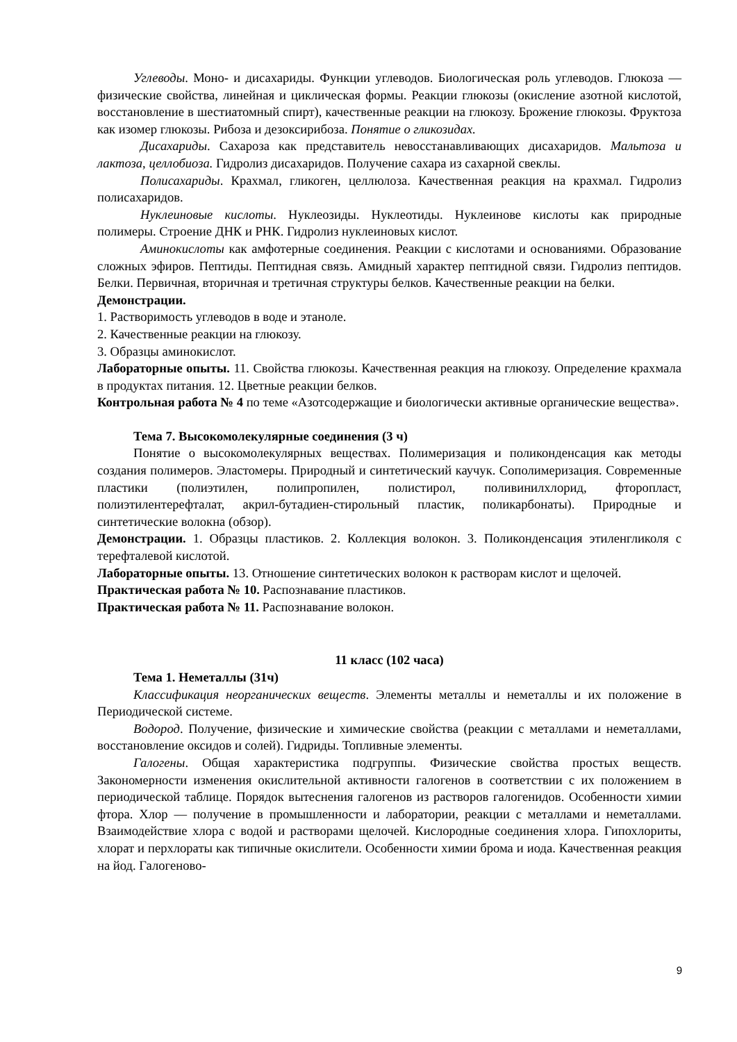Углеводы. Моно- и дисахариды. Функции углеводов. Биологическая роль углеводов. Глюкоза — физические свойства, линейная и циклическая формы. Реакции глюкозы (окисление азотной кислотой, восстановление в шестиатомный спирт), качественные реакции на глюкозу. Брожение глюкозы. Фруктоза как изомер глюкозы. Рибоза и дезоксирибоза. Понятие о гликозидах.
Дисахариды. Сахароза как представитель невосстанавливающих дисахаридов. Мальтоза и лактоза, целлобиоза. Гидролиз дисахаридов. Получение сахара из сахарной свеклы.
Полисахариды. Крахмал, гликоген, целлюлоза. Качественная реакция на крахмал. Гидролиз полисахаридов.
Нуклеиновые кислоты. Нуклеозиды. Нуклеотиды. Нуклеинове кислоты как природные полимеры. Строение ДНК и РНК. Гидролиз нуклеиновых кислот.
Аминокислоты как амфотерные соединения. Реакции с кислотами и основаниями. Образование сложных эфиров. Пептиды. Пептидная связь. Амидный характер пептидной связи. Гидролиз пептидов. Белки. Первичная, вторичная и третичная структуры белков. Качественные реакции на белки.
Демонстрации.
1. Растворимость углеводов в воде и этаноле.
2. Качественные реакции на глюкозу.
3. Образцы аминокислот.
Лабораторные опыты. 11. Свойства глюкозы. Качественная реакция на глюкозу. Определение крахмала в продуктах питания. 12. Цветные реакции белков.
Контрольная работа № 4 по теме «Азотсодержащие и биологически активные органические вещества».
Тема 7. Высокомолекулярные соединения (3 ч)
Понятие о высокомолекулярных веществах. Полимеризация и поликонденсация как методы создания полимеров. Эластомеры. Природный и синтетический каучук. Сополимеризация. Современные пластики (полиэтилен, полипропилен, полистирол, поливинилхлорид, фторопласт, полиэтилентерефталат, акрил-бутадиен-стирольный пластик, поликарбонаты). Природные и синтетические волокна (обзор).
Демонстрации. 1. Образцы пластиков. 2. Коллекция волокон. 3. Поликонденсация этиленгликоля с терефталевой кислотой.
Лабораторные опыты. 13. Отношение синтетических волокон к растворам кислот и щелочей.
Практическая работа № 10. Распознавание пластиков.
Практическая работа № 11. Распознавание волокон.
11 класс (102 часа)
Тема 1. Неметаллы (31ч)
Классификация неорганических веществ. Элементы металлы и неметаллы и их положение в Периодической системе.
Водород. Получение, физические и химические свойства (реакции с металлами и неметаллами, восстановление оксидов и солей). Гидриды. Топливные элементы.
Галогены. Общая характеристика подгруппы. Физические свойства простых веществ. Закономерности изменения окислительной активности галогенов в соответствии с их положением в периодической таблице. Порядок вытеснения галогенов из растворов галогенидов. Особенности химии фтора. Хлор — получение в промышленности и лаборатории, реакции с металлами и неметаллами. Взаимодействие хлора с водой и растворами щелочей. Кислородные соединения хлора. Гипохлориты, хлорат и перхлораты как типичные окислители. Особенности химии брома и иода. Качественная реакция на йод. Галогеново-
9